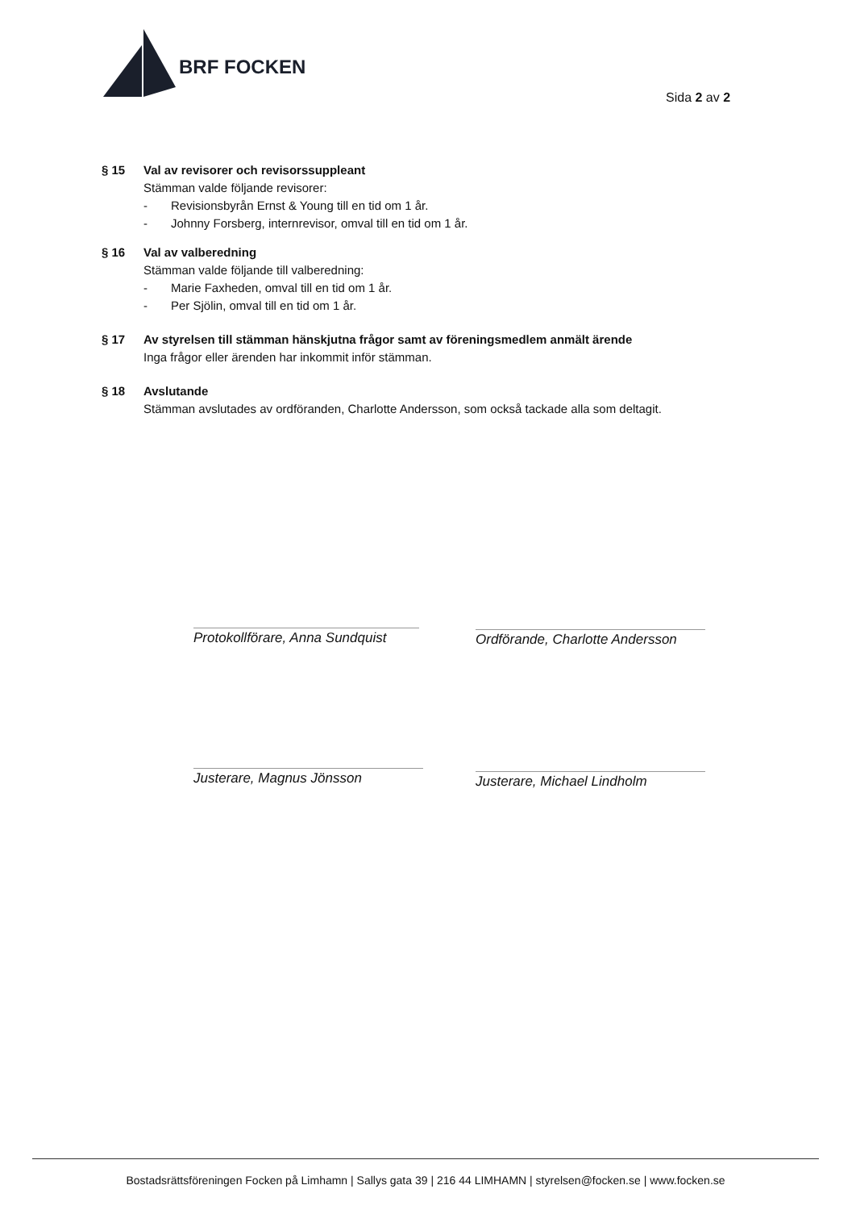BRF FOCKEN
Sida 2 av 2
§ 15 Val av revisorer och revisorssuppleant
Stämman valde följande revisorer:
- Revisionsbyrån Ernst & Young till en tid om 1 år.
- Johnny Forsberg, internrevisor, omval till en tid om 1 år.
§ 16 Val av valberedning
Stämman valde följande till valberedning:
- Marie Faxheden, omval till en tid om 1 år.
- Per Sjölin, omval till en tid om 1 år.
§ 17 Av styrelsen till stämman hänskjutna frågor samt av föreningsmedlem anmält ärende
Inga frågor eller ärenden har inkommit inför stämman.
§ 18 Avslutande
Stämman avslutades av ordföranden, Charlotte Andersson, som också tackade alla som deltagit.
Protokollförare, Anna Sundquist
Ordförande, Charlotte Andersson
Justerare, Magnus Jönsson Justerare, Michael Lindholm
Bostadsrättsföreningen Focken på Limhamn | Sallys gata 39 | 216 44 LIMHAMN | styrelsen@focken.se | www.focken.se